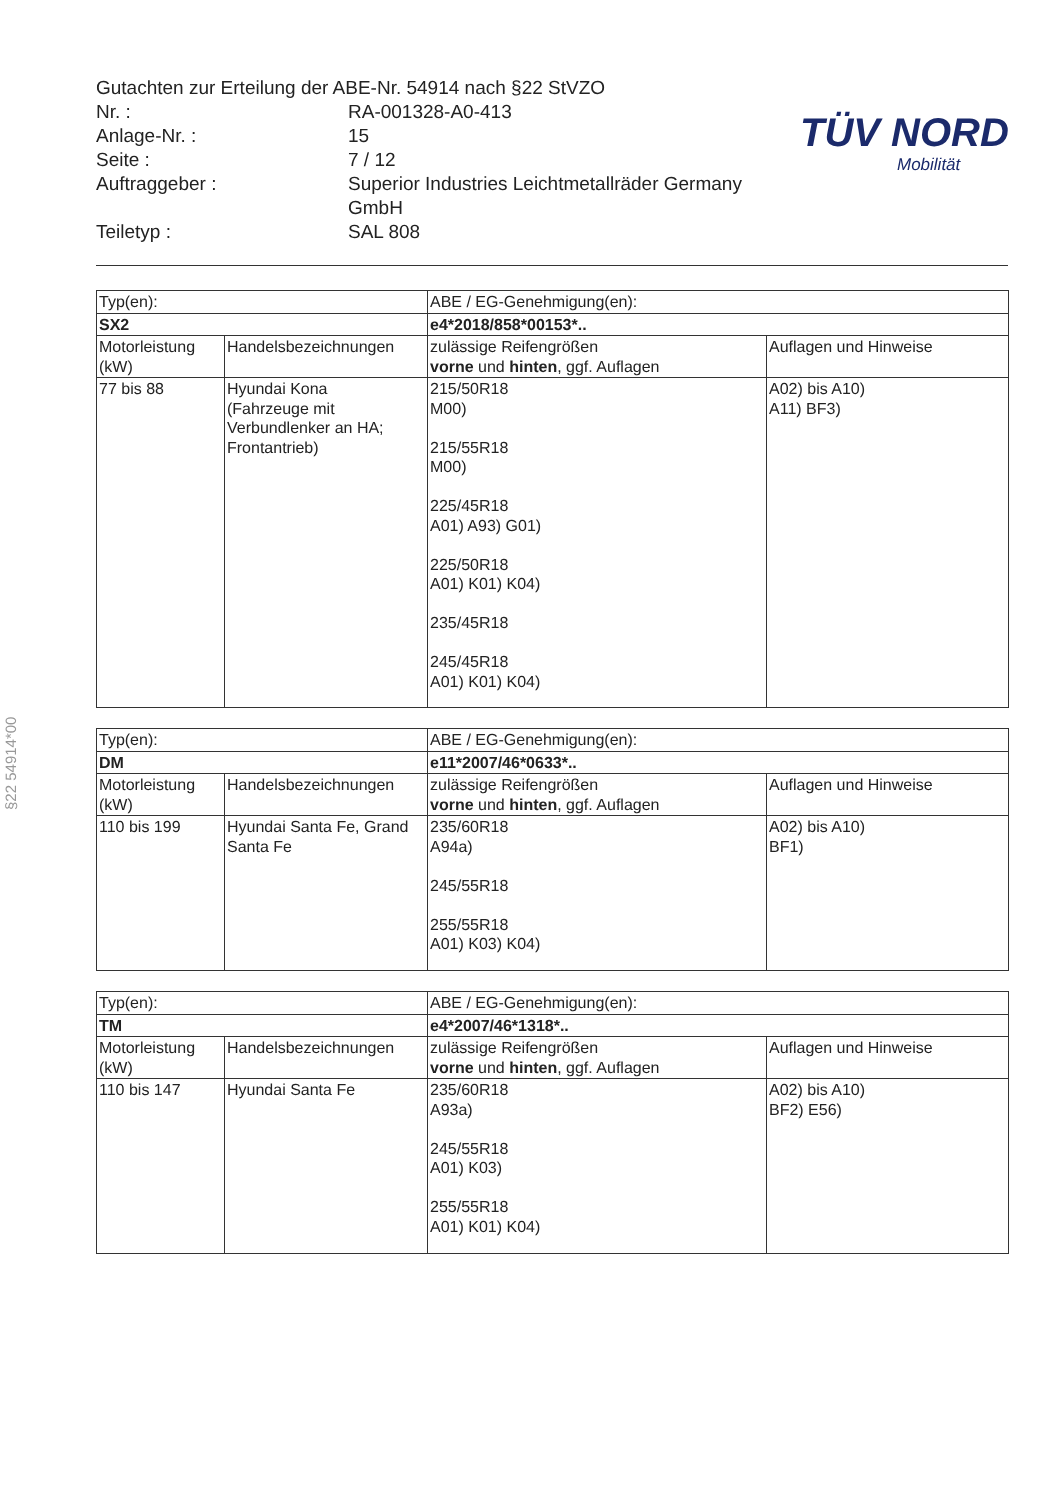Gutachten zur Erteilung der ABE-Nr. 54914 nach §22 StVZO
Nr. : RA-001328-A0-413
Anlage-Nr. : 15
Seite : 7 / 12
Auftraggeber : Superior Industries Leichtmetallräder Germany
GmbH
Teiletyp : SAL 808
TÜV NORD
Mobilität
§22 54914*00
| Typ(en): | | ABE / EG-Genehmigung(en): | |
| SX2 | | e4*2018/858*00153*.. | |
| Motorleistung (kW) | Handelsbezeichnungen | zulässige Reifengrößen vorne und hinten , ggf. Auflagen | Auflagen und Hinweise |
| 77 bis 88 | Hyundai Kona (Fahrzeuge mit Verbundlenker an HA; Frontantrieb) | 215/50R18 M00) 215/55R18 M00) 225/45R18 A01) A93) G01) 225/50R18 A01) K01) K04) 235/45R18 245/45R18 A01) K01) K04) | A02) bis A10) A11) BF3) |
| Typ(en): | | ABE / EG-Genehmigung(en): | |
| DM | | e11*2007/46*0633*.. | |
| Motorleistung (kW) | Handelsbezeichnungen | zulässige Reifengrößen vorne und hinten , ggf. Auflagen | Auflagen und Hinweise |
| 110 bis 199 | Hyundai Santa Fe, Grand Santa Fe | 235/60R18 A94a) 245/55R18 255/55R18 A01) K03) K04) | A02) bis A10) BF1) |
| Typ(en): | | ABE / EG-Genehmigung(en): | |
| TM | | e4*2007/46*1318*.. | |
| Motorleistung (kW) | Handelsbezeichnungen | zulässige Reifengrößen vorne und hinten , ggf. Auflagen | Auflagen und Hinweise |
| 110 bis 147 | Hyundai Santa Fe | 235/60R18 A93a) 245/55R18 A01) K03) 255/55R18 A01) K01) K04) | A02) bis A10) BF2) E56) |